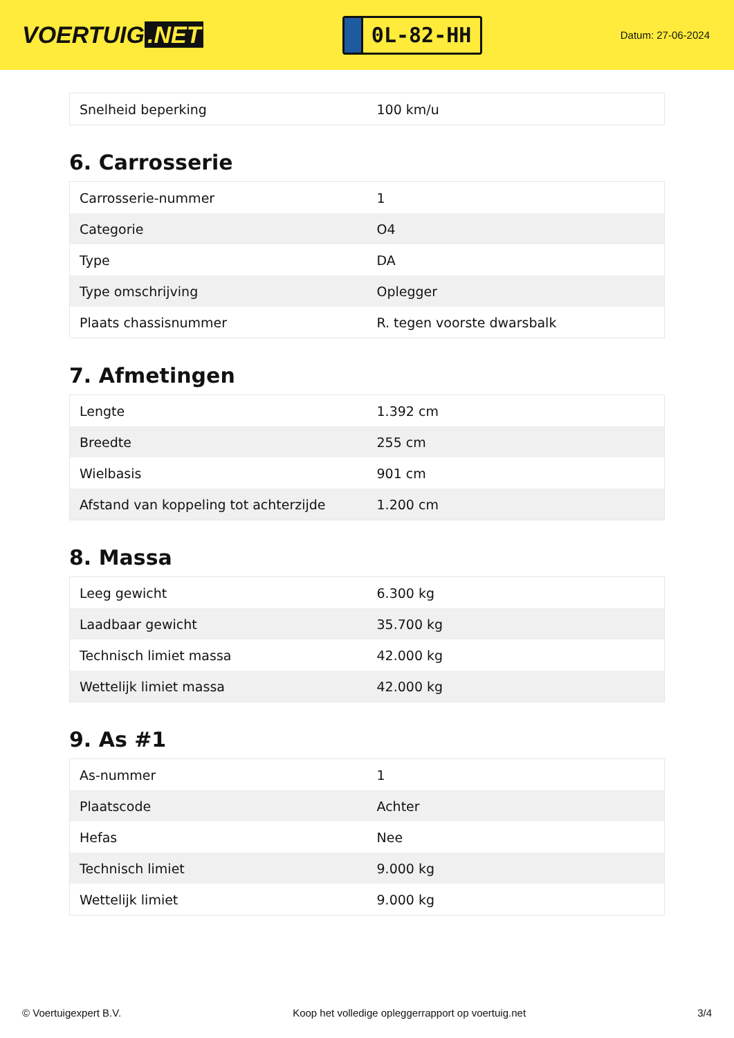VOERTUIG.NET
0L-82-HH
Datum: 27-06-2024
| Snelheid beperking | 100 km/u |
6. Carrosserie
| Carrosserie-nummer | 1 |
| Categorie | O4 |
| Type | DA |
| Type omschrijving | Oplegger |
| Plaats chassisnummer | R. tegen voorste dwarsbalk |
7. Afmetingen
| Lengte | 1.392 cm |
| Breedte | 255 cm |
| Wielbasis | 901 cm |
| Afstand van koppeling tot achterzijde | 1.200 cm |
8. Massa
| Leeg gewicht | 6.300 kg |
| Laadbaar gewicht | 35.700 kg |
| Technisch limiet massa | 42.000 kg |
| Wettelijk limiet massa | 42.000 kg |
9. As #1
| As-nummer | 1 |
| Plaatscode | Achter |
| Hefas | Nee |
| Technisch limiet | 9.000 kg |
| Wettelijk limiet | 9.000 kg |
© Voertuigexpert B.V. Koop het volledige opleggerrapport op voertuig.net 3/4